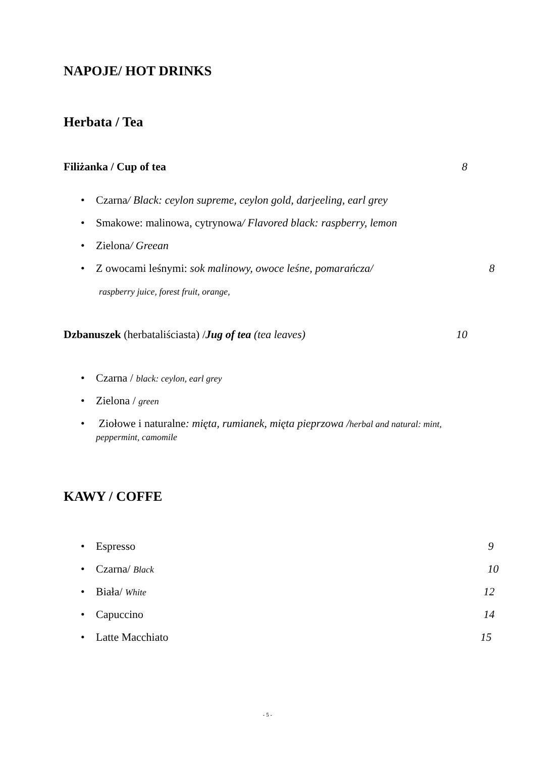NAPOJE/ HOT DRINKS
Herbata / Tea
Filiżanka / Cup of tea 8
• Czarna/ Black: ceylon supreme, ceylon gold, darjeeling, earl grey
• Smakowe: malinowa, cytrynowa/ Flavored black: raspberry, lemon
• Zielona/ Greean
• Z owocami leśnymi: sok malinowy, owoce leśne, pomarańcza/ 8
raspberry juice, forest fruit, orange,
Dzbanuszek (herbataliściasta) /Jug of tea (tea leaves) 10
• Czarna / black: ceylon, earl grey
• Zielona / green
• Ziołowe i naturalne: mięta, rumianek, mięta pieprzowa /herbal and natural: mint, peppermint, camomile
KAWY / COFFE
• Espresso 9 • Czarna/ Black 10 • Biała/ White 12 • Capuccino 14 • Latte Macchiato 15
- 5 -